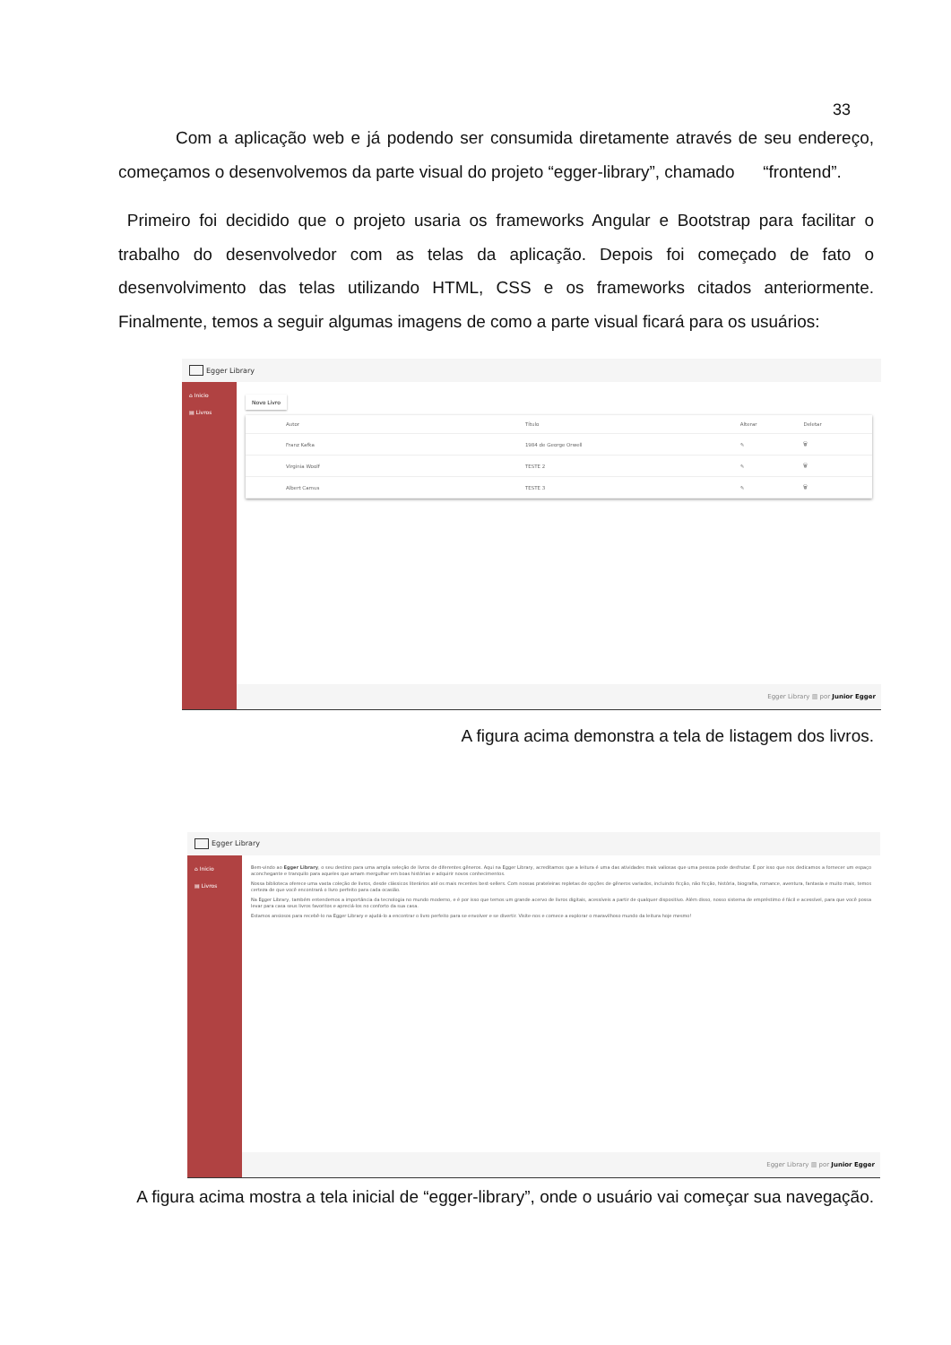33
Com a aplicação web e já podendo ser consumida diretamente através de seu endereço, começamos o desenvolvemos da parte visual do projeto “egger-library”, chamado “frontend”.
Primeiro foi decidido que o projeto usaria os frameworks Angular e Bootstrap para facilitar o trabalho do desenvolvedor com as telas da aplicação. Depois foi começado de fato o desenvolvimento das telas utilizando HTML, CSS e os frameworks citados anteriormente. Finalmente, temos a seguir algumas imagens de como a parte visual ficará para os usuários:
Egger Library
⌂ Inicio
▤ Livros
Novo Livro
| Autor | Título | Alterar | Deletar |
| --- | --- | --- | --- |
| Franz Kafka | 1984 de George Orwell | ✎ | 🗑 |
| Virginia Woolf | TESTE 2 | ✎ | 🗑 |
| Albert Camus | TESTE 3 | ✎ | 🗑 |
Egger Library ▥ por Junior Egger
A figura acima demonstra a tela de listagem dos livros.
Egger Library
⌂ Inicio
▤ Livros
Bem-vindo ao Egger Library, o seu destino para uma ampla seleção de livros de diferentes gêneros. Aqui na Egger Library, acreditamos que a leitura é uma das atividades mais valiosas que uma pessoa pode desfrutar. É por isso que nos dedicamos a fornecer um espaço aconchegante e tranquilo para aqueles que amam mergulhar em boas histórias e adquirir novos conhecimentos.
Nossa biblioteca oferece uma vasta coleção de livros, desde clássicos literários até os mais recentes best-sellers. Com nossas prateleiras repletas de opções de gêneros variados, incluindo ficção, não ficção, história, biografia, romance, aventura, fantasia e muito mais, temos certeza de que você encontrará o livro perfeito para cada ocasião.
Na Egger Library, também entendemos a importância da tecnologia no mundo moderno, e é por isso que temos um grande acervo de livros digitais, acessíveis a partir de qualquer dispositivo. Além disso, nosso sistema de empréstimo é fácil e acessível, para que você possa levar para casa seus livros favoritos e apreciá-los no conforto da sua casa.
Estamos ansiosos para recebê-lo na Egger Library e ajudá-lo a encontrar o livro perfeito para se envolver e se divertir. Visite-nos e comece a explorar o maravilhoso mundo da leitura hoje mesmo!
Egger Library ▥ por Junior Egger
A figura acima mostra a tela inicial de “egger-library”, onde o usuário vai começar sua navegação.